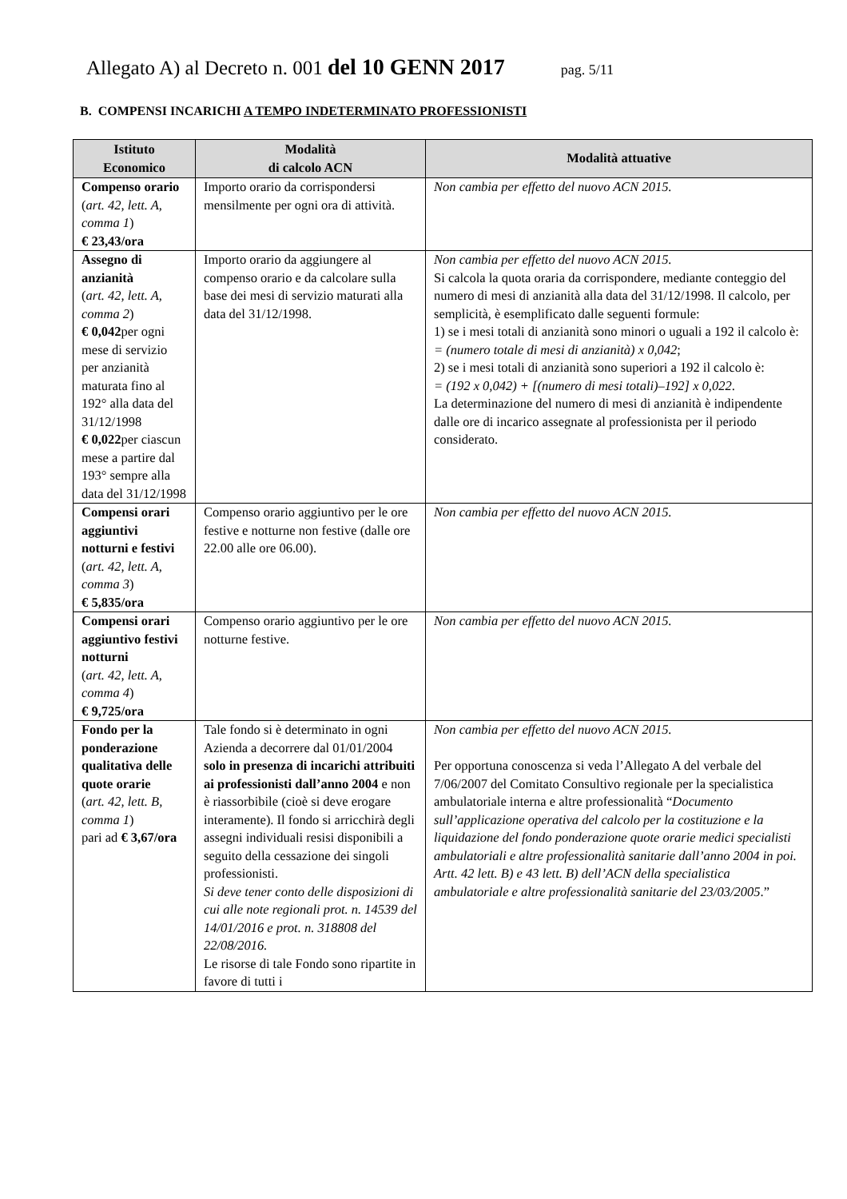Allegato A) al Decreto n. 001 del 10 GENN 2017 pag. 5/11
B. COMPENSI INCARICHI A TEMPO INDETERMINATO PROFESSIONISTI
| Istituto Economico | Modalità di calcolo ACN | Modalità attuative |
| --- | --- | --- |
| Compenso orario ( art. 42, lett. A, comma 1 ) € 23,43/ora | Importo orario da corrispondersi mensilmente per ogni ora di attività. | Non cambia per effetto del nuovo ACN 2015. |
| Assegno di anzianità ( art. 42, lett. A, comma 2 ) € 0,042 per ogni mese di servizio per anzianità maturata fino al 192° alla data del 31/12/1998 € 0,022 per ciascun mese a partire dal 193° sempre alla data del 31/12/1998 | Importo orario da aggiungere al compenso orario e da calcolare sulla base dei mesi di servizio maturati alla data del 31/12/1998. | Non cambia per effetto del nuovo ACN 2015. Si calcola la quota oraria da corrispondere, mediante conteggio del numero di mesi di anzianità alla data del 31/12/1998. Il calcolo, per semplicità, è esemplificato dalle seguenti formule: 1) se i mesi totali di anzianità sono minori o uguali a 192 il calcolo è: = (numero totale di mesi di anzianità) x 0,042 ; 2) se i mesi totali di anzianità sono superiori a 192 il calcolo è: = (192 x 0,042) + [(numero di mesi totali)–192] x 0,022 . La determinazione del numero di mesi di anzianità è indipendente dalle ore di incarico assegnate al professionista per il periodo considerato. |
| Compensi orari aggiuntivi notturni e festivi ( art. 42, lett. A, comma 3 ) € 5,835/ora | Compenso orario aggiuntivo per le ore festive e notturne non festive (dalle ore 22.00 alle ore 06.00). | Non cambia per effetto del nuovo ACN 2015. |
| Compensi orari aggiuntivo festivi notturni ( art. 42, lett. A, comma 4 ) € 9,725/ora | Compenso orario aggiuntivo per le ore notturne festive. | Non cambia per effetto del nuovo ACN 2015. |
| Fondo per la ponderazione qualitativa delle quote orarie ( art. 42, lett. B, comma 1 ) pari ad € 3,67/ora | Tale fondo si è determinato in ogni Azienda a decorrere dal 01/01/2004 solo in presenza di incarichi attribuiti ai professionisti dall’anno 2004 e non è riassorbibile (cioè si deve erogare interamente). Il fondo si arricchirà degli assegni individuali resisi disponibili a seguito della cessazione dei singoli professionisti. Si deve tener conto delle disposizioni di cui alle note regionali prot. n. 14539 del 14/01/2016 e prot. n. 318808 del 22/08/2016. Le risorse di tale Fondo sono ripartite in favore di tutti i | Non cambia per effetto del nuovo ACN 2015. Per opportuna conoscenza si veda l’Allegato A del verbale del 7/06/2007 del Comitato Consultivo regionale per la specialistica ambulatoriale interna e altre professionalità “ Documento sull’applicazione operativa del calcolo per la costituzione e la liquidazione del fondo ponderazione quote orarie medici specialisti ambulatoriali e altre professionalità sanitarie dall’anno 2004 in poi. Artt. 42 lett. B) e 43 lett. B) dell’ACN della specialistica ambulatoriale e altre professionalità sanitarie del 23/03/2005 .” |